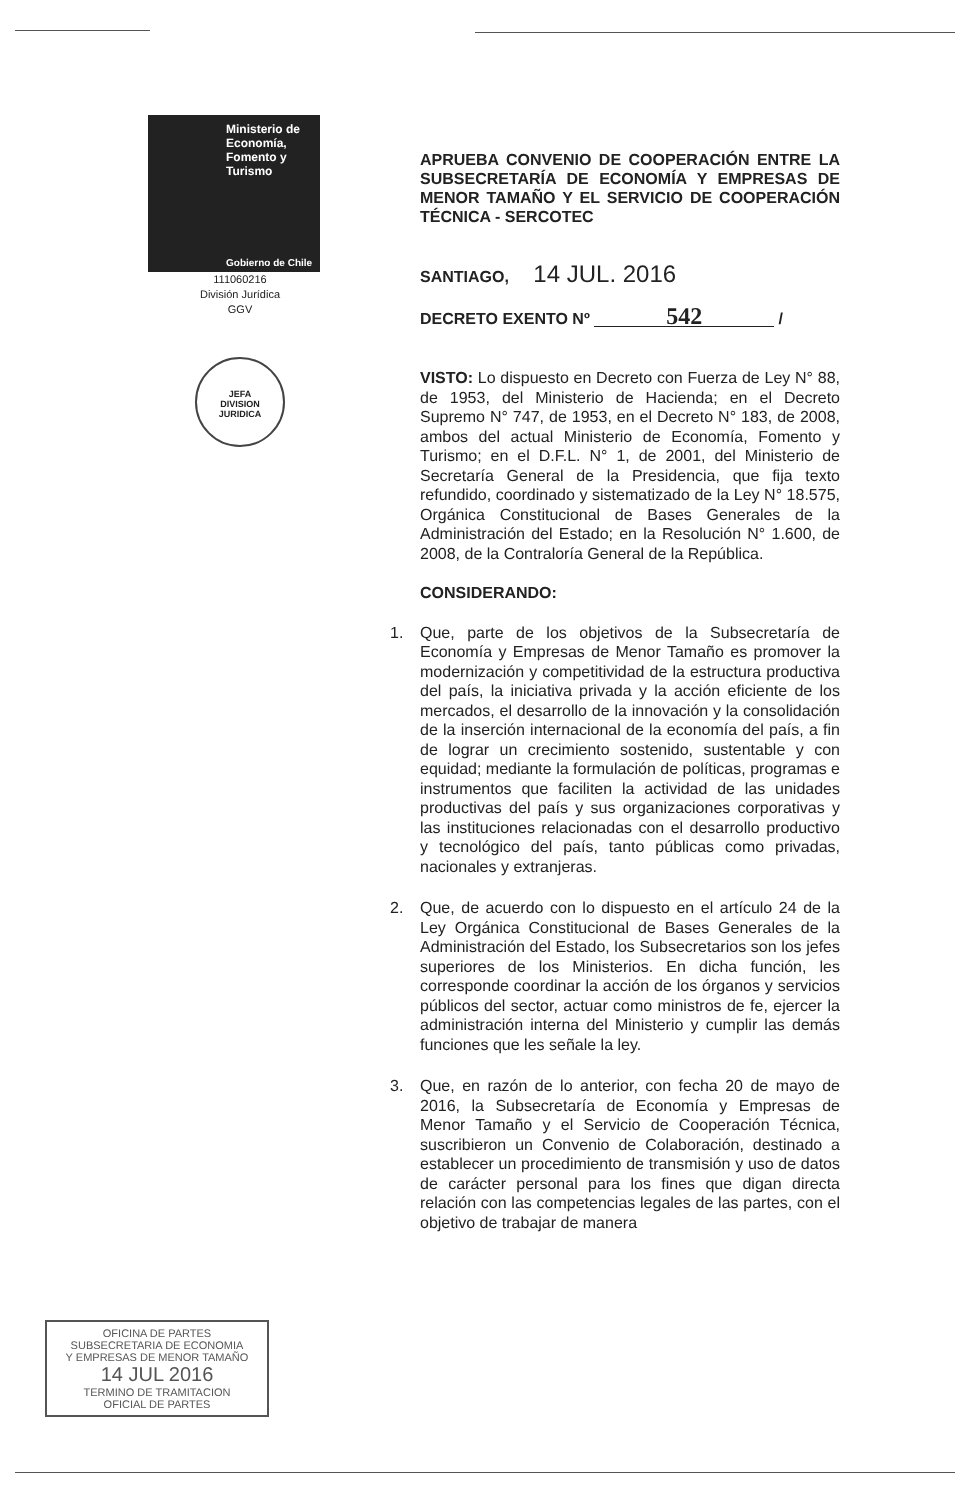Ministerio de
Economía,
Fomento y
Turismo
Gobierno de Chile
111060216
División Jurídica
GGV
JEFA
DIVISION
JURIDICA
APRUEBA CONVENIO DE COOPERACIÓN ENTRE LA SUBSECRETARÍA DE ECONOMÍA Y EMPRESAS DE MENOR TAMAÑO Y EL SERVICIO DE COOPERACIÓN TÉCNICA - SERCOTEC
SANTIAGO, 14 JUL. 2016
DECRETO EXENTO Nº 542 /
VISTO: Lo dispuesto en Decreto con Fuerza de Ley N° 88, de 1953, del Ministerio de Hacienda; en el Decreto Supremo N° 747, de 1953, en el Decreto N° 183, de 2008, ambos del actual Ministerio de Economía, Fomento y Turismo; en el D.F.L. N° 1, de 2001, del Ministerio de Secretaría General de la Presidencia, que fija texto refundido, coordinado y sistematizado de la Ley N° 18.575, Orgánica Constitucional de Bases Generales de la Administración del Estado; en la Resolución N° 1.600, de 2008, de la Contraloría General de la República.
CONSIDERANDO:
1. Que, parte de los objetivos de la Subsecretaría de Economía y Empresas de Menor Tamaño es promover la modernización y competitividad de la estructura productiva del país, la iniciativa privada y la acción eficiente de los mercados, el desarrollo de la innovación y la consolidación de la inserción internacional de la economía del país, a fin de lograr un crecimiento sostenido, sustentable y con equidad; mediante la formulación de políticas, programas e instrumentos que faciliten la actividad de las unidades productivas del país y sus organizaciones corporativas y las instituciones relacionadas con el desarrollo productivo y tecnológico del país, tanto públicas como privadas, nacionales y extranjeras.
2. Que, de acuerdo con lo dispuesto en el artículo 24 de la Ley Orgánica Constitucional de Bases Generales de la Administración del Estado, los Subsecretarios son los jefes superiores de los Ministerios. En dicha función, les corresponde coordinar la acción de los órganos y servicios públicos del sector, actuar como ministros de fe, ejercer la administración interna del Ministerio y cumplir las demás funciones que les señale la ley.
3. Que, en razón de lo anterior, con fecha 20 de mayo de 2016, la Subsecretaría de Economía y Empresas de Menor Tamaño y el Servicio de Cooperación Técnica, suscribieron un Convenio de Colaboración, destinado a establecer un procedimiento de transmisión y uso de datos de carácter personal para los fines que digan directa relación con las competencias legales de las partes, con el objetivo de trabajar de manera
OFICINA DE PARTES
SUBSECRETARIA DE ECONOMIA
Y EMPRESAS DE MENOR TAMAÑO
14 JUL 2016
TERMINO DE TRAMITACION
OFICIAL DE PARTES